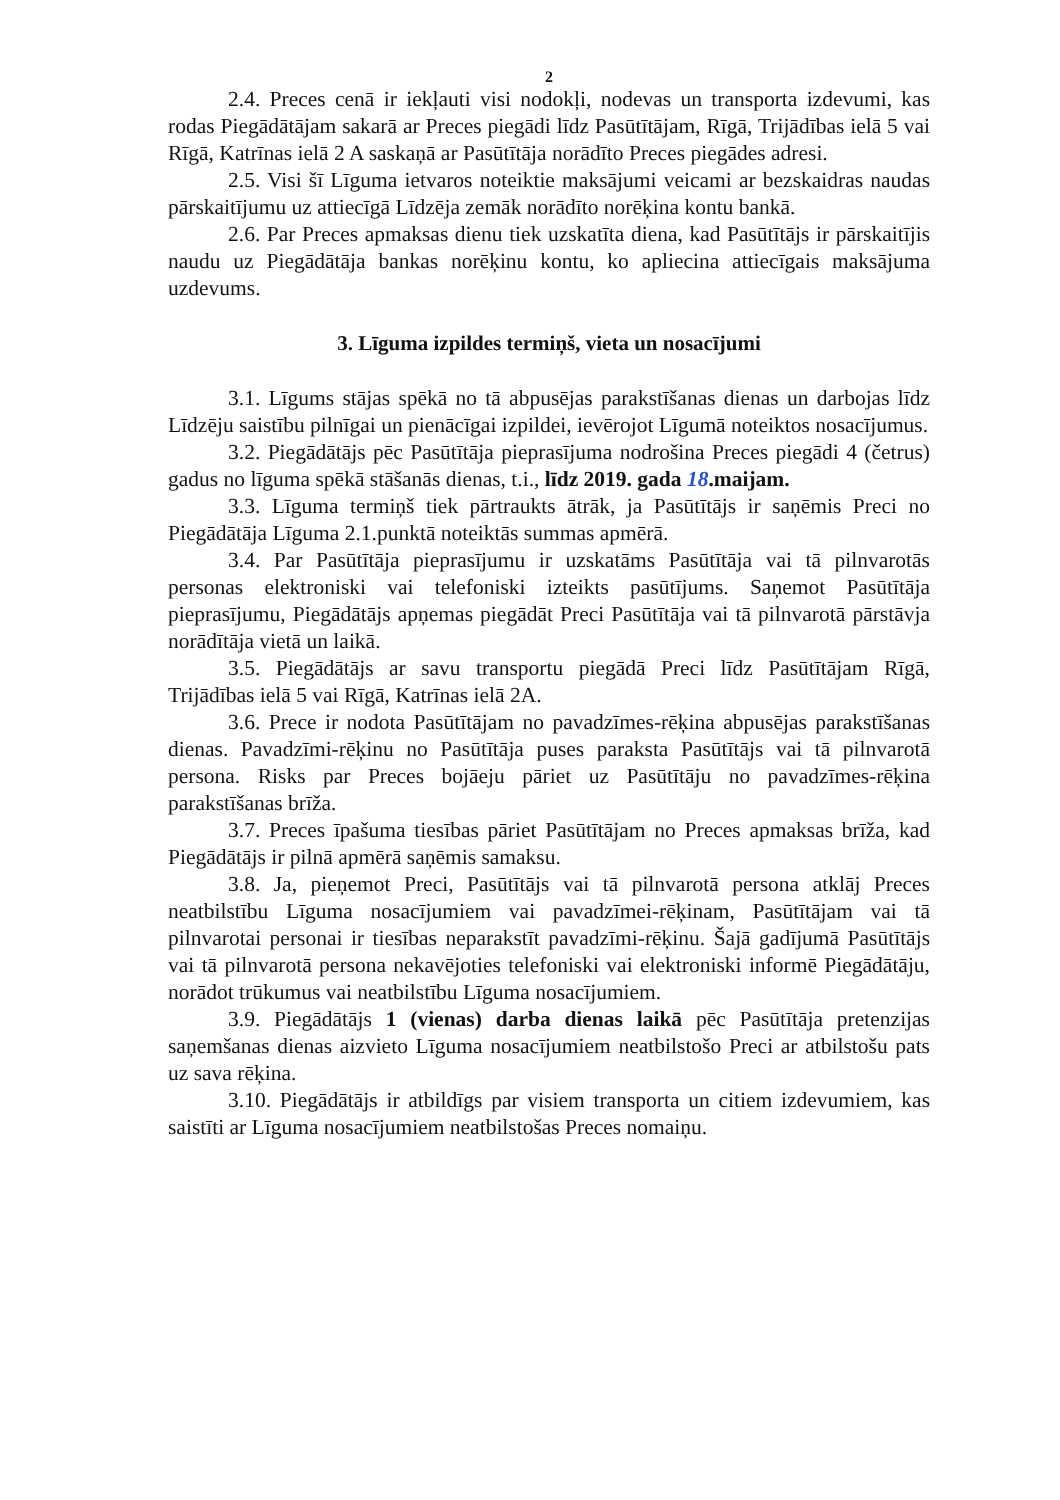2
2.4. Preces cenā ir iekļauti visi nodokļi, nodevas un transporta izdevumi, kas rodas Piegādātājam sakarā ar Preces piegādi līdz Pasūtītājam, Rīgā, Trijādības ielā 5 vai Rīgā, Katrīnas ielā 2 A saskaņā ar Pasūtītāja norādīto Preces piegādes adresi.
2.5. Visi šī Līguma ietvaros noteiktie maksājumi veicami ar bezskaidras naudas pārskaitījumu uz attiecīgā Līdzēja zemāk norādīto norēķina kontu bankā.
2.6. Par Preces apmaksas dienu tiek uzskatīta diena, kad Pasūtītājs ir pārskaitījis naudu uz Piegādātāja bankas norēķinu kontu, ko apliecina attiecīgais maksājuma uzdevums.
3. Līguma izpildes termiņš, vieta un nosacījumi
3.1. Līgums stājas spēkā no tā abpusējas parakstīšanas dienas un darbojas līdz Līdzēju saistību pilnīgai un pienācīgai izpildei, ievērojot Līgumā noteiktos nosacījumus.
3.2. Piegādātājs pēc Pasūtītāja pieprasījuma nodrošina Preces piegādi 4 (četrus) gadus no līguma spēkā stāšanās dienas, t.i., līdz 2019. gada 18.maijam.
3.3. Līguma termiņš tiek pārtraukts ātrāk, ja Pasūtītājs ir saņēmis Preci no Piegādātāja Līguma 2.1.punktā noteiktās summas apmērā.
3.4. Par Pasūtītāja pieprasījumu ir uzskatāms Pasūtītāja vai tā pilnvarotās personas elektroniski vai telefoniski izteikts pasūtījums. Saņemot Pasūtītāja pieprasījumu, Piegādātājs apņemas piegādāt Preci Pasūtītāja vai tā pilnvarotā pārstāvja norādītāja vietā un laikā.
3.5. Piegādātājs ar savu transportu piegādā Preci līdz Pasūtītājam Rīgā, Trijādības ielā 5 vai Rīgā, Katrīnas ielā 2A.
3.6. Prece ir nodota Pasūtītājam no pavadzīmes-rēķina abpusējas parakstīšanas dienas. Pavadzīmi-rēķinu no Pasūtītāja puses paraksta Pasūtītājs vai tā pilnvarotā persona. Risks par Preces bojāeju pāriet uz Pasūtītāju no pavadzīmes-rēķina parakstīšanas brīža.
3.7. Preces īpašuma tiesības pāriet Pasūtītājam no Preces apmaksas brīža, kad Piegādātājs ir pilnā apmērā saņēmis samaksu.
3.8. Ja, pieņemot Preci, Pasūtītājs vai tā pilnvarotā persona atklāj Preces neatbilstību Līguma nosacījumiem vai pavadzīmei-rēķinam, Pasūtītājam vai tā pilnvarotai personai ir tiesības neparakstīt pavadzīmi-rēķinu. Šajā gadījumā Pasūtītājs vai tā pilnvarotā persona nekavējoties telefoniski vai elektroniski informē Piegādātāju, norādot trūkumus vai neatbilstību Līguma nosacījumiem.
3.9. Piegādātājs 1 (vienas) darba dienas laikā pēc Pasūtītāja pretenzijas saņemšanas dienas aizvieto Līguma nosacījumiem neatbilstošo Preci ar atbilstošu pats uz sava rēķina.
3.10. Piegādātājs ir atbildīgs par visiem transporta un citiem izdevumiem, kas saistīti ar Līguma nosacījumiem neatbilstošas Preces nomaiņu.